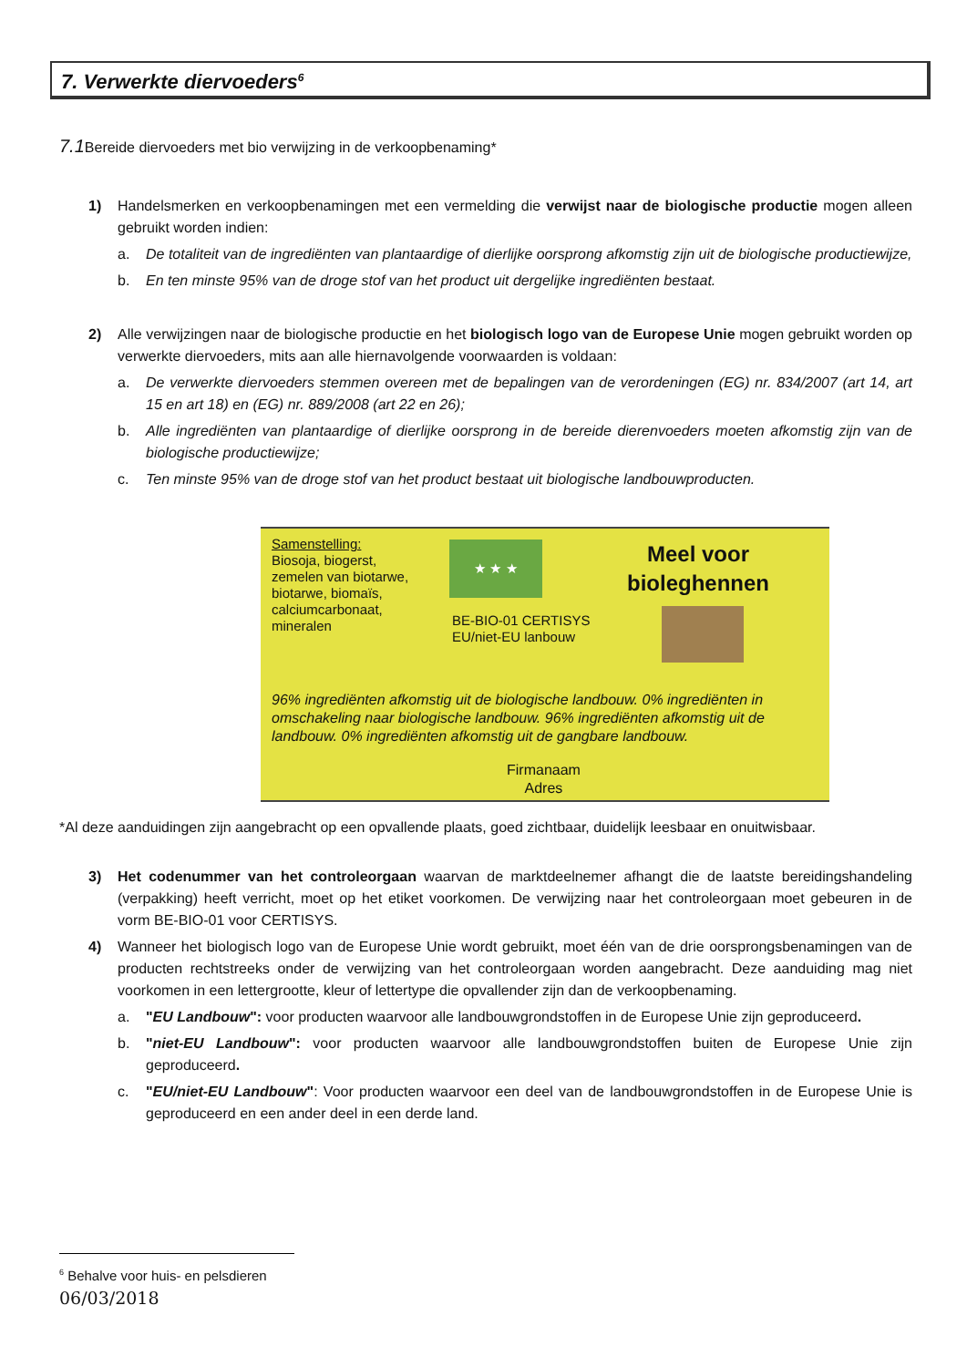7. Verwerkte diervoeders<sup>6</sup>
7.1 Bereide diervoeders met bio verwijzing in de verkoopbenaming*
1) Handelsmerken en verkoopbenamingen met een vermelding die verwijst naar de biologische productie mogen alleen gebruikt worden indien:
a. De totaliteit van de ingrediënten van plantaardige of dierlijke oorsprong afkomstig zijn uit de biologische productiewijze,
b. En ten minste 95% van de droge stof van het product uit dergelijke ingrediënten bestaat.
2) Alle verwijzingen naar de biologische productie en het biologisch logo van de Europese Unie mogen gebruikt worden op verwerkte diervoeders, mits aan alle hiernavolgende voorwaarden is voldaan:
a. De verwerkte diervoeders stemmen overeen met de bepalingen van de verordeningen (EG) nr. 834/2007 (art 14, art 15 en art 18) en (EG) nr. 889/2008 (art 22 en 26);
b. Alle ingrediënten van plantaardige of dierlijke oorsprong in de bereide dierenvoeders moeten afkomstig zijn van de biologische productiewijze;
c. Ten minste 95% van de droge stof van het product bestaat uit biologische landbouwproducten.
Samenstelling:
Biosoja, biogerst,
zemelen van biotarwe,
biotarwe, biomaïs,
calciumcarbonaat,
mineralen
★ ★ ★
BE-BIO-01 CERTISYS
EU/niet-EU lanbouw
Meel voor bioleghennen
96% ingrediënten afkomstig uit de biologische landbouw. 0% ingrediënten in omschakeling naar biologische landbouw. 96% ingrediënten afkomstig uit de landbouw. 0% ingrediënten afkomstig uit de gangbare landbouw.
Firmanaam
Adres
*Al deze aanduidingen zijn aangebracht op een opvallende plaats, goed zichtbaar, duidelijk leesbaar en onuitwisbaar.
3) Het codenummer van het controleorgaan waarvan de marktdeelnemer afhangt die de laatste bereidingshandeling (verpakking) heeft verricht, moet op het etiket voorkomen. De verwijzing naar het controleorgaan moet gebeuren in de vorm BE-BIO-01 voor CERTISYS.
4) Wanneer het biologisch logo van de Europese Unie wordt gebruikt, moet één van de drie oorsprongsbenamingen van de producten rechtstreeks onder de verwijzing van het controleorgaan worden aangebracht. Deze aanduiding mag niet voorkomen in een lettergrootte, kleur of lettertype die opvallender zijn dan de verkoopbenaming.
a. "EU Landbouw": voor producten waarvoor alle landbouwgrondstoffen in de Europese Unie zijn geproduceerd.
b. "niet-EU Landbouw": voor producten waarvoor alle landbouwgrondstoffen buiten de Europese Unie zijn geproduceerd.
c. "EU/niet-EU Landbouw": Voor producten waarvoor een deel van de landbouwgrondstoffen in de Europese Unie is geproduceerd en een ander deel in een derde land.
<sup>6</sup> Behalve voor huis- en pelsdieren
06/03/2018